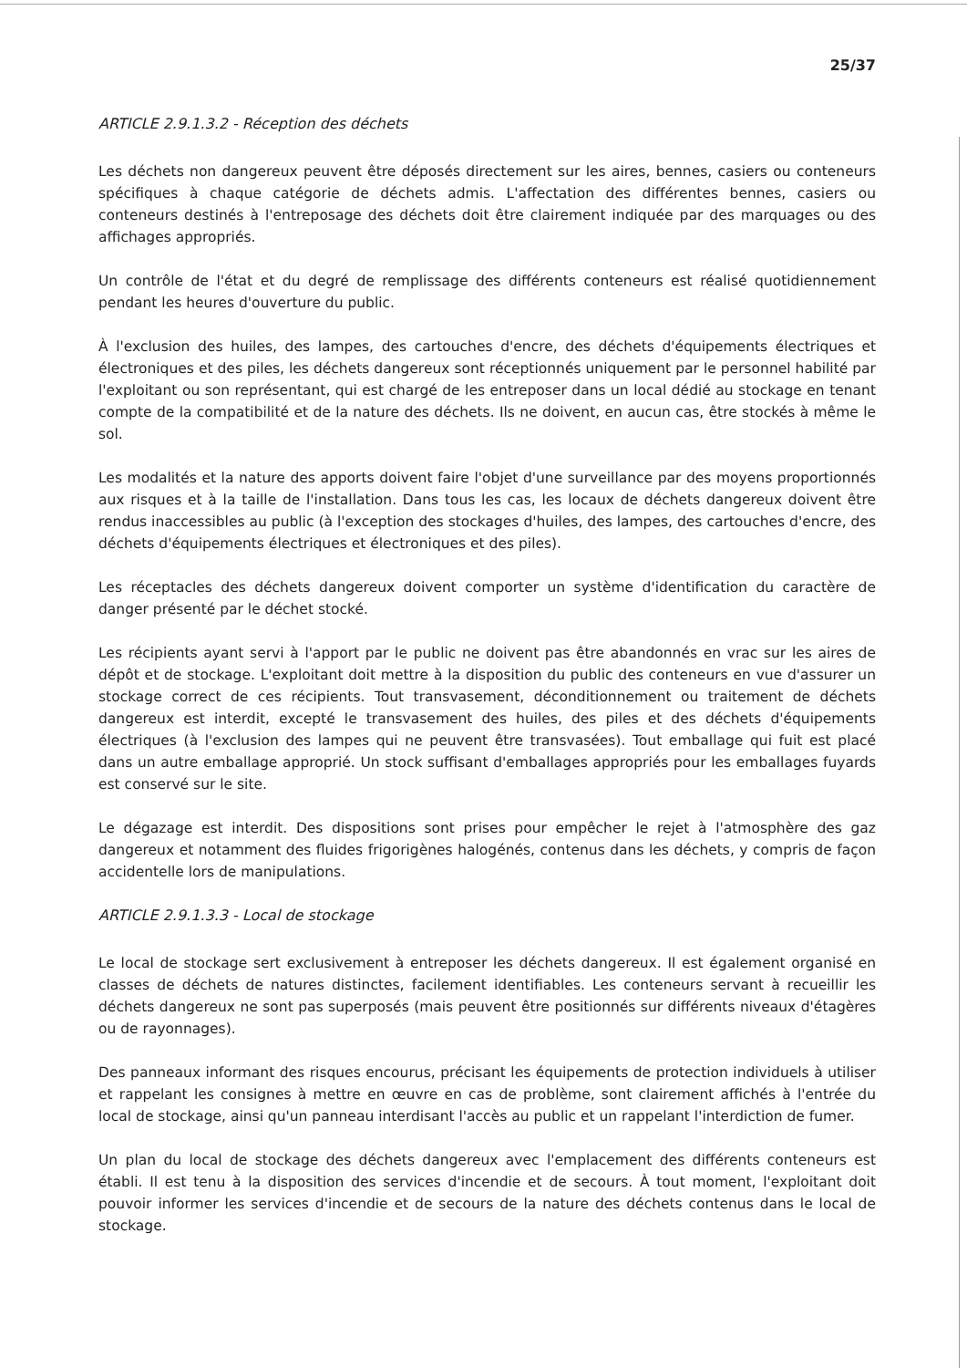25/37
ARTICLE 2.9.1.3.2 - Réception des déchets
Les déchets non dangereux peuvent être déposés directement sur les aires, bennes, casiers ou conteneurs spécifiques à chaque catégorie de déchets admis. L'affectation des différentes bennes, casiers ou conteneurs destinés à l'entreposage des déchets doit être clairement indiquée par des marquages ou des affichages appropriés.
Un contrôle de l'état et du degré de remplissage des différents conteneurs est réalisé quotidiennement pendant les heures d'ouverture du public.
À l'exclusion des huiles, des lampes, des cartouches d'encre, des déchets d'équipements électriques et électroniques et des piles, les déchets dangereux sont réceptionnés uniquement par le personnel habilité par l'exploitant ou son représentant, qui est chargé de les entreposer dans un local dédié au stockage en tenant compte de la compatibilité et de la nature des déchets. Ils ne doivent, en aucun cas, être stockés à même le sol.
Les modalités et la nature des apports doivent faire l'objet d'une surveillance par des moyens proportionnés aux risques et à la taille de l'installation. Dans tous les cas, les locaux de déchets dangereux doivent être rendus inaccessibles au public (à l'exception des stockages d'huiles, des lampes, des cartouches d'encre, des déchets d'équipements électriques et électroniques et des piles).
Les réceptacles des déchets dangereux doivent comporter un système d'identification du caractère de danger présenté par le déchet stocké.
Les récipients ayant servi à l'apport par le public ne doivent pas être abandonnés en vrac sur les aires de dépôt et de stockage. L'exploitant doit mettre à la disposition du public des conteneurs en vue d'assurer un stockage correct de ces récipients. Tout transvasement, déconditionnement ou traitement de déchets dangereux est interdit, excepté le transvasement des huiles, des piles et des déchets d'équipements électriques (à l'exclusion des lampes qui ne peuvent être transvasées). Tout emballage qui fuit est placé dans un autre emballage approprié. Un stock suffisant d'emballages appropriés pour les emballages fuyards est conservé sur le site.
Le dégazage est interdit. Des dispositions sont prises pour empêcher le rejet à l'atmosphère des gaz dangereux et notamment des fluides frigorigènes halogénés, contenus dans les déchets, y compris de façon accidentelle lors de manipulations.
ARTICLE 2.9.1.3.3 - Local de stockage
Le local de stockage sert exclusivement à entreposer les déchets dangereux. Il est également organisé en classes de déchets de natures distinctes, facilement identifiables. Les conteneurs servant à recueillir les déchets dangereux ne sont pas superposés (mais peuvent être positionnés sur différents niveaux d'étagères ou de rayonnages).
Des panneaux informant des risques encourus, précisant les équipements de protection individuels à utiliser et rappelant les consignes à mettre en œuvre en cas de problème, sont clairement affichés à l'entrée du local de stockage, ainsi qu'un panneau interdisant l'accès au public et un rappelant l'interdiction de fumer.
Un plan du local de stockage des déchets dangereux avec l'emplacement des différents conteneurs est établi. Il est tenu à la disposition des services d'incendie et de secours. À tout moment, l'exploitant doit pouvoir informer les services d'incendie et de secours de la nature des déchets contenus dans le local de stockage.